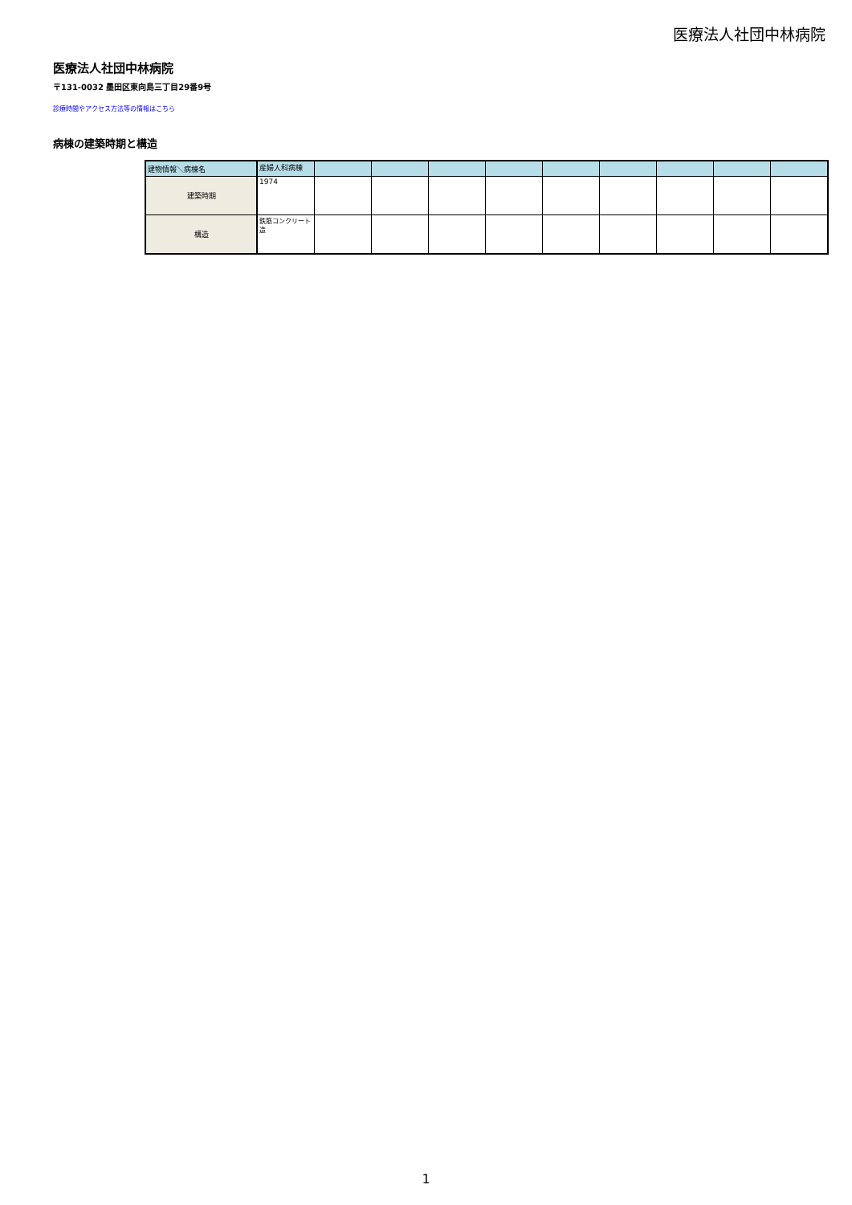医療法人社団中林病院
医療法人社団中林病院
〒131-0032 墨田区東向島三丁目29番9号
診療時間やアクセス方法等の情報はこちら
病棟の建築時期と構造
| 建物情報＼病棟名 | 産婦人科病棟 | | | | | | | | | |
| 建築時期 | 1974 | | | | | | | | | |
| 構造 | 鉄筋コンクリート造 | | | | | | | | | |
1